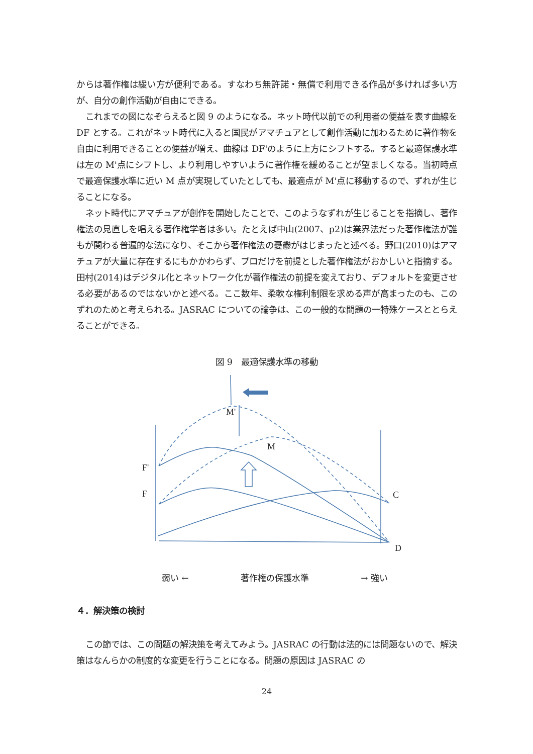からは著作権は緩い方が便利である。すなわち無許諾・無償で利用できる作品が多ければ多い方が、自分の創作活動が自由にできる。
これまでの図になぞらえると図 9 のようになる。ネット時代以前での利用者の便益を表す曲線を DF とする。これがネット時代に入ると国民がアマチュアとして創作活動に加わるために著作物を自由に利用できることの便益が増え、曲線は DF'のように上方にシフトする。すると最適保護水準は左の M'点にシフトし、より利用しやすいように著作権を緩めることが望ましくなる。当初時点で最適保護水準に近い M 点が実現していたとしても、最適点が M'点に移動するので、ずれが生じることになる。
ネット時代にアマチュアが創作を開始したことで、このようなずれが生じることを指摘し、著作権法の見直しを唱える著作権学者は多い。たとえば中山(2007、p2)は業界法だった著作権法が誰もが関わる普遍的な法になり、そこから著作権法の憂鬱がはじまったと述べる。野口(2010)はアマチュアが大量に存在するにもかかわらず、プロだけを前提とした著作権法がおかしいと指摘する。田村(2014)はデジタル化とネットワーク化が著作権法の前提を変えており、デフォルトを変更させる必要があるのではないかと述べる。ここ数年、柔軟な権利制限を求める声が高まったのも、このずれのためと考えられる。JASRAC についての論争は、この一般的な問題の一特殊ケースととらえることができる。
図 9　最適保護水準の移動
M'
M
F'
F
C
D
弱い ← 著作権の保護水準 → 強い
４．解決策の検討
この節では、この問題の解決策を考えてみよう。JASRAC の行動は法的には問題ないので、解決策はなんらかの制度的な変更を行うことになる。問題の原因は JASRAC の
24